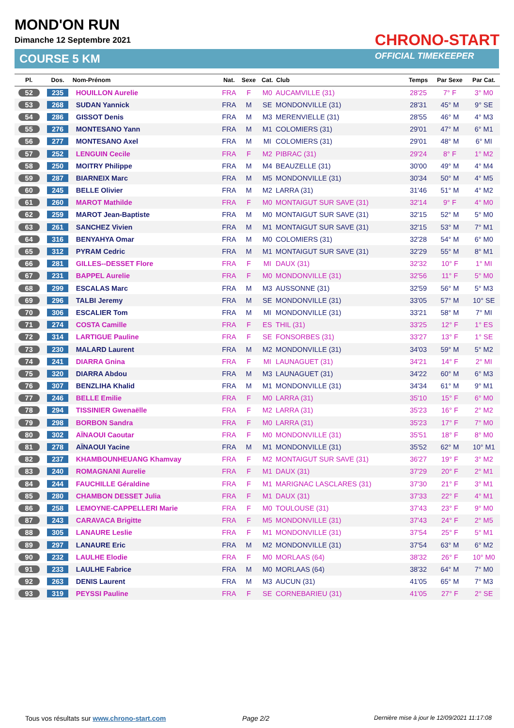MOND'ON RUN
Dimanche 12 Septembre 2021
COURSE 5 KM
CHRONO-START
OFFICIAL TIMEKEEPER
| Pl. | Dos. | Nom-Prénom | Nat. | Sexe | Cat. | Club | Temps | Par Sexe | Par Cat. |
| --- | --- | --- | --- | --- | --- | --- | --- | --- | --- |
| 52 | 235 | HOUILLON Aurelie | FRA | F | M0 | AUCAMVILLE (31) | 28'25 | 7° F | 3° M0 |
| 53 | 268 | SUDAN Yannick | FRA | M | SE | MONDONVILLE (31) | 28'31 | 45° M | 9° SE |
| 54 | 286 | GISSOT Denis | FRA | M | M3 | MERENVIELLE (31) | 28'55 | 46° M | 4° M3 |
| 55 | 276 | MONTESANO Yann | FRA | M | M1 | COLOMIERS (31) | 29'01 | 47° M | 6° M1 |
| 56 | 277 | MONTESANO Axel | FRA | M | MI | COLOMIERS (31) | 29'01 | 48° M | 6° MI |
| 57 | 252 | LENGUIN Cecile | FRA | F | M2 | PIBRAC (31) | 29'24 | 8° F | 1° M2 |
| 58 | 250 | MOITRY Philippe | FRA | M | M4 | BEAUZELLE (31) | 30'00 | 49° M | 4° M4 |
| 59 | 287 | BIARNEIX Marc | FRA | M | M5 | MONDONVILLE (31) | 30'34 | 50° M | 4° M5 |
| 60 | 245 | BELLE Olivier | FRA | M | M2 | LARRA (31) | 31'46 | 51° M | 4° M2 |
| 61 | 260 | MAROT Mathilde | FRA | F | M0 | MONTAIGUT SUR SAVE (31) | 32'14 | 9° F | 4° M0 |
| 62 | 259 | MAROT Jean-Baptiste | FRA | M | M0 | MONTAIGUT SUR SAVE (31) | 32'15 | 52° M | 5° M0 |
| 63 | 261 | SANCHEZ Vivien | FRA | M | M1 | MONTAIGUT SUR SAVE (31) | 32'15 | 53° M | 7° M1 |
| 64 | 316 | BENYAHYA Omar | FRA | M | M0 | COLOMIERS (31) | 32'28 | 54° M | 6° M0 |
| 65 | 312 | PYRAM Cedric | FRA | M | M1 | MONTAIGUT SUR SAVE (31) | 32'29 | 55° M | 8° M1 |
| 66 | 281 | GILLES--DESSET Flore | FRA | F | MI | DAUX (31) | 32'32 | 10° F | 1° MI |
| 67 | 231 | BAPPEL Aurelie | FRA | F | M0 | MONDONVILLE (31) | 32'56 | 11° F | 5° M0 |
| 68 | 299 | ESCALAS Marc | FRA | M | M3 | AUSSONNE (31) | 32'59 | 56° M | 5° M3 |
| 69 | 296 | TALBI Jeremy | FRA | M | SE | MONDONVILLE (31) | 33'05 | 57° M | 10° SE |
| 70 | 306 | ESCALIER Tom | FRA | M | MI | MONDONVILLE (31) | 33'21 | 58° M | 7° MI |
| 71 | 274 | COSTA Camille | FRA | F | ES | THIL (31) | 33'25 | 12° F | 1° ES |
| 72 | 314 | LARTIGUE Pauline | FRA | F | SE | FONSORBES (31) | 33'27 | 13° F | 1° SE |
| 73 | 230 | MALARD Laurent | FRA | M | M2 | MONDONVILLE (31) | 34'03 | 59° M | 5° M2 |
| 74 | 241 | DIARRA Gnina | FRA | F | MI | LAUNAGUET (31) | 34'21 | 14° F | 2° MI |
| 75 | 320 | DIARRA Abdou | FRA | M | M3 | LAUNAGUET (31) | 34'22 | 60° M | 6° M3 |
| 76 | 307 | BENZLIHA Khalid | FRA | M | M1 | MONDONVILLE (31) | 34'34 | 61° M | 9° M1 |
| 77 | 246 | BELLE Emilie | FRA | F | M0 | LARRA (31) | 35'10 | 15° F | 6° M0 |
| 78 | 294 | TISSINIER Gwenaëlle | FRA | F | M2 | LARRA (31) | 35'23 | 16° F | 2° M2 |
| 79 | 298 | BORBON Sandra | FRA | F | M0 | LARRA (31) | 35'23 | 17° F | 7° M0 |
| 80 | 302 | AÏNAOUI Caoutar | FRA | F | M0 | MONDONVILLE (31) | 35'51 | 18° F | 8° M0 |
| 81 | 278 | AÏNAOUI Yacine | FRA | M | M1 | MONDONVILLE (31) | 35'52 | 62° M | 10° M1 |
| 82 | 237 | KHAMBOUNHEUANG Khamvay | FRA | F | M2 | MONTAIGUT SUR SAVE (31) | 36'27 | 19° F | 3° M2 |
| 83 | 240 | ROMAGNANI Aurelie | FRA | F | M1 | DAUX (31) | 37'29 | 20° F | 2° M1 |
| 84 | 244 | FAUCHILLE Géraldine | FRA | F | M1 | MARIGNAC LASCLARES (31) | 37'30 | 21° F | 3° M1 |
| 85 | 280 | CHAMBON DESSET Julia | FRA | F | M1 | DAUX (31) | 37'33 | 22° F | 4° M1 |
| 86 | 258 | LEMOYNE-CAPPELLERI Marie | FRA | F | M0 | TOULOUSE (31) | 37'43 | 23° F | 9° M0 |
| 87 | 243 | CARAVACA Brigitte | FRA | F | M5 | MONDONVILLE (31) | 37'43 | 24° F | 2° M5 |
| 88 | 305 | LANAURE Leslie | FRA | F | M1 | MONDONVILLE (31) | 37'54 | 25° F | 5° M1 |
| 89 | 297 | LANAURE Eric | FRA | M | M2 | MONDONVILLE (31) | 37'54 | 63° M | 6° M2 |
| 90 | 232 | LAULHE Elodie | FRA | F | M0 | MORLAAS (64) | 38'32 | 26° F | 10° M0 |
| 91 | 233 | LAULHE Fabrice | FRA | M | M0 | MORLAAS (64) | 38'32 | 64° M | 7° M0 |
| 92 | 263 | DENIS Laurent | FRA | M | M3 | AUCUN (31) | 41'05 | 65° M | 7° M3 |
| 93 | 319 | PEYSSI Pauline | FRA | F | SE | CORNEBARIEU (31) | 41'05 | 27° F | 2° SE |
Tous vos résultats sur www.chrono-start.com
Page 2/2
Dernière mise à jour le 12/09/2021 11:17:08